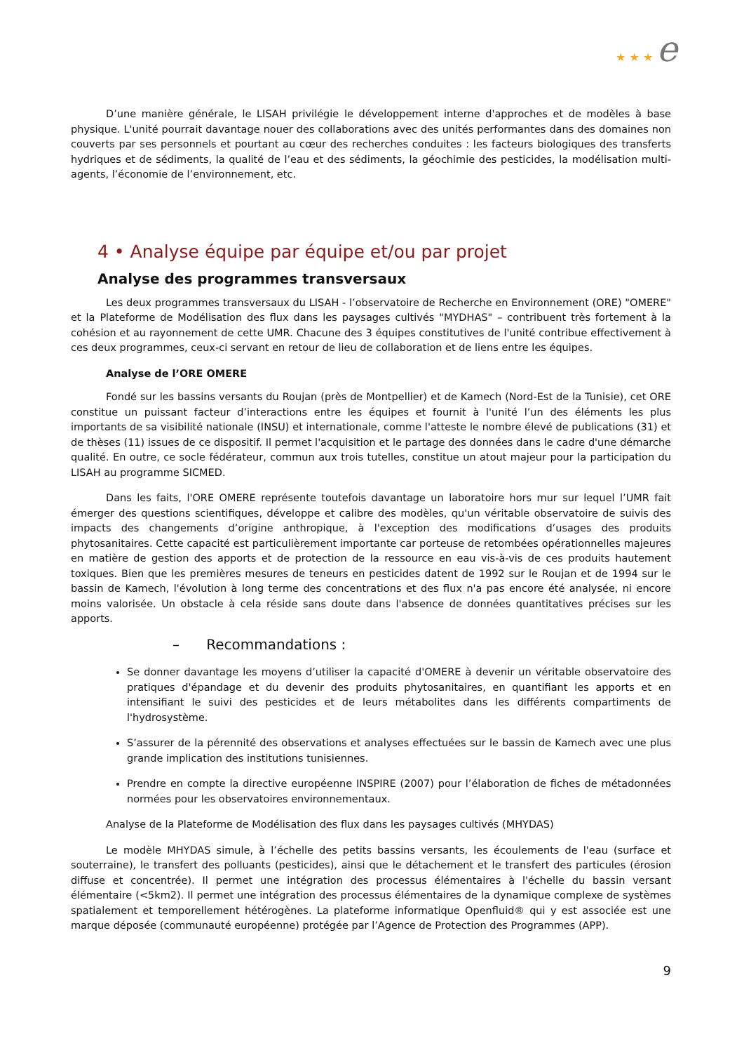★ ★ ★ e
D’une manière générale, le LISAH privilégie le développement interne d'approches et de modèles à base physique. L'unité pourrait davantage nouer des collaborations avec des unités performantes dans des domaines non couverts par ses personnels et pourtant au cœur des recherches conduites : les facteurs biologiques des transferts hydriques et de sédiments, la qualité de l’eau et des sédiments, la géochimie des pesticides, la modélisation multi-agents, l’économie de l’environnement, etc.
4 • Analyse équipe par équipe et/ou par projet
Analyse des programmes transversaux
Les deux programmes transversaux du LISAH - l’observatoire de Recherche en Environnement (ORE) "OMERE" et la Plateforme de Modélisation des flux dans les paysages cultivés "MYDHAS" – contribuent très fortement à la cohésion et au rayonnement de cette UMR. Chacune des 3 équipes constitutives de l'unité contribue effectivement à ces deux programmes, ceux-ci servant en retour de lieu de collaboration et de liens entre les équipes.
Analyse de l’ORE OMERE
Fondé sur les bassins versants du Roujan (près de Montpellier) et de Kamech (Nord-Est de la Tunisie), cet ORE constitue un puissant facteur d’interactions entre les équipes et fournit à l'unité l’un des éléments les plus importants de sa visibilité nationale (INSU) et internationale, comme l'atteste le nombre élevé de publications (31) et de thèses (11) issues de ce dispositif. Il permet l'acquisition et le partage des données dans le cadre d'une démarche qualité. En outre, ce socle fédérateur, commun aux trois tutelles, constitue un atout majeur pour la participation du LISAH au programme SICMED.
Dans les faits, l'ORE OMERE représente toutefois davantage un laboratoire hors mur sur lequel l’UMR fait émerger des questions scientifiques, développe et calibre des modèles, qu'un véritable observatoire de suivis des impacts des changements d’origine anthropique, à l'exception des modifications d’usages des produits phytosanitaires. Cette capacité est particulièrement importante car porteuse de retombées opérationnelles majeures en matière de gestion des apports et de protection de la ressource en eau vis-à-vis de ces produits hautement toxiques. Bien que les premières mesures de teneurs en pesticides datent de 1992 sur le Roujan et de 1994 sur le bassin de Kamech, l'évolution à long terme des concentrations et des flux n'a pas encore été analysée, ni encore moins valorisée. Un obstacle à cela réside sans doute dans l'absence de données quantitatives précises sur les apports.
– Recommandations :
Se donner davantage les moyens d’utiliser la capacité d'OMERE à devenir un véritable observatoire des pratiques d'épandage et du devenir des produits phytosanitaires, en quantifiant les apports et en intensifiant le suivi des pesticides et de leurs métabolites dans les différents compartiments de l'hydrosystème.
S’assurer de la pérennité des observations et analyses effectuées sur le bassin de Kamech avec une plus grande implication des institutions tunisiennes.
Prendre en compte la directive européenne INSPIRE (2007) pour l’élaboration de fiches de métadonnées normées pour les observatoires environnementaux.
Analyse de la Plateforme de Modélisation des flux dans les paysages cultivés (MHYDAS)
Le modèle MHYDAS simule, à l’échelle des petits bassins versants, les écoulements de l'eau (surface et souterraine), le transfert des polluants (pesticides), ainsi que le détachement et le transfert des particules (érosion diffuse et concentrée). Il permet une intégration des processus élémentaires à l'échelle du bassin versant élémentaire (<5km2). Il permet une intégration des processus élémentaires de la dynamique complexe de systèmes spatialement et temporellement hétérogènes. La plateforme informatique Openfluid® qui y est associée est une marque déposée (communauté européenne) protégée par l’Agence de Protection des Programmes (APP).
9